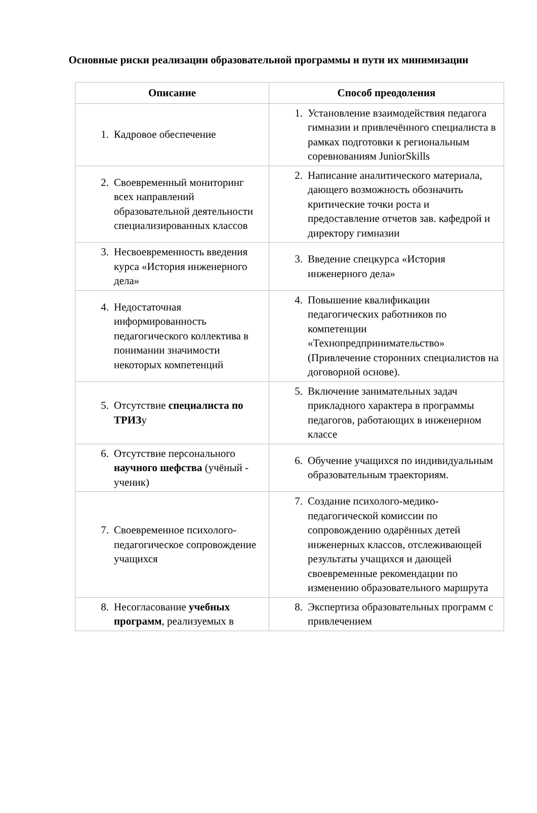Основные риски реализации образовательной программы и пути их минимизации
| Описание | Способ преодоления |
| --- | --- |
| 1. Кадровое обеспечение | 1. Установление взаимодействия педагога гимназии и привлечённого специалиста в рамках подготовки к региональным соревнованиям JuniorSkills |
| 2. Своевременный мониторинг всех направлений образовательной деятельности специализированных классов | 2. Написание аналитического материала, дающего возможность обозначить критические точки роста и предоставление отчетов зав. кафедрой и директору гимназии |
| 3. Несвоевременность введения курса «История инженерного дела» | 3. Введение спецкурса «История инженерного дела» |
| 4. Недостаточная информированность педагогического коллектива в понимании значимости некоторых компетенций | 4. Повышение квалификации педагогических работников по компетенции «Технопредпринимательство» (Привлечение сторонних специалистов на договорной основе). |
| 5. Отсутствие специалиста по ТРИЗ у | 5. Включение занимательных задач прикладного характера в программы педагогов, работающих в инженерном классе |
| 6. Отсутствие персонального научного шефства (учёный - ученик) | 6. Обучение учащихся по индивидуальным образовательным траекториям. |
| 7. Своевременное психолого-педагогическое сопровождение учащихся | 7. Создание психолого-медико-педагогической комиссии по сопровождению одарённых детей инженерных классов, отслеживающей результаты учащихся и дающей своевременные рекомендации по изменению образовательного маршрута |
| 8. Несогласование учебных программ , реализуемых в | 8. Экспертиза образовательных программ с привлечением |